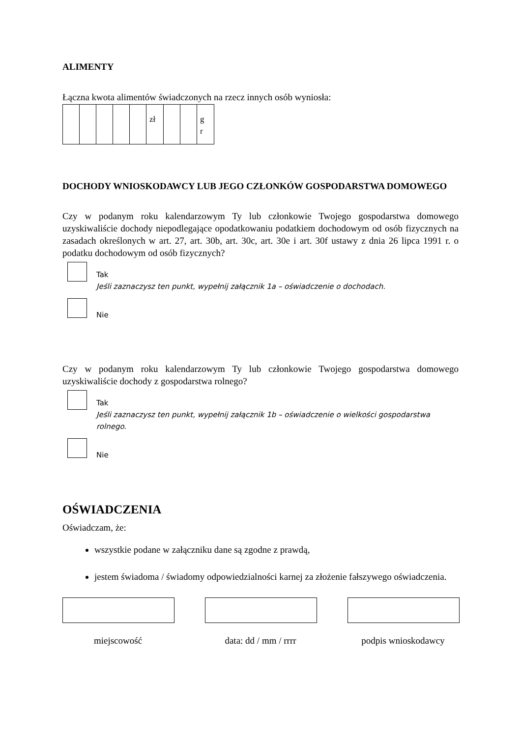ALIMENTY
Łączna kwota alimentów świadczonych na rzecz innych osób wyniosła:
| | | | | | zł | | | g r |
DOCHODY WNIOSKODAWCY LUB JEGO CZŁONKÓW GOSPODARSTWA DOMOWEGO
Czy w podanym roku kalendarzowym Ty lub członkowie Twojego gospodarstwa domowego uzyskiwaliście dochody niepodlegające opodatkowaniu podatkiem dochodowym od osób fizycznych na zasadach określonych w art. 27, art. 30b, art. 30c, art. 30e i art. 30f ustawy z dnia 26 lipca 1991 r. o podatku dochodowym od osób fizycznych?
Tak
Jeśli zaznaczysz ten punkt, wypełnij załącznik 1a – oświadczenie o dochodach.
Nie
Czy w podanym roku kalendarzowym Ty lub członkowie Twojego gospodarstwa domowego uzyskiwaliście dochody z gospodarstwa rolnego?
Tak
Jeśli zaznaczysz ten punkt, wypełnij załącznik 1b – oświadczenie o wielkości gospodarstwa rolnego.
Nie
OŚWIADCZENIA
Oświadczam, że:
wszystkie podane w załączniku dane są zgodne z prawdą,
jestem świadoma / świadomy odpowiedzialności karnej za złożenie fałszywego oświadczenia.
miejscowość data: dd / mm / rrrr
podpis wnioskodawcy